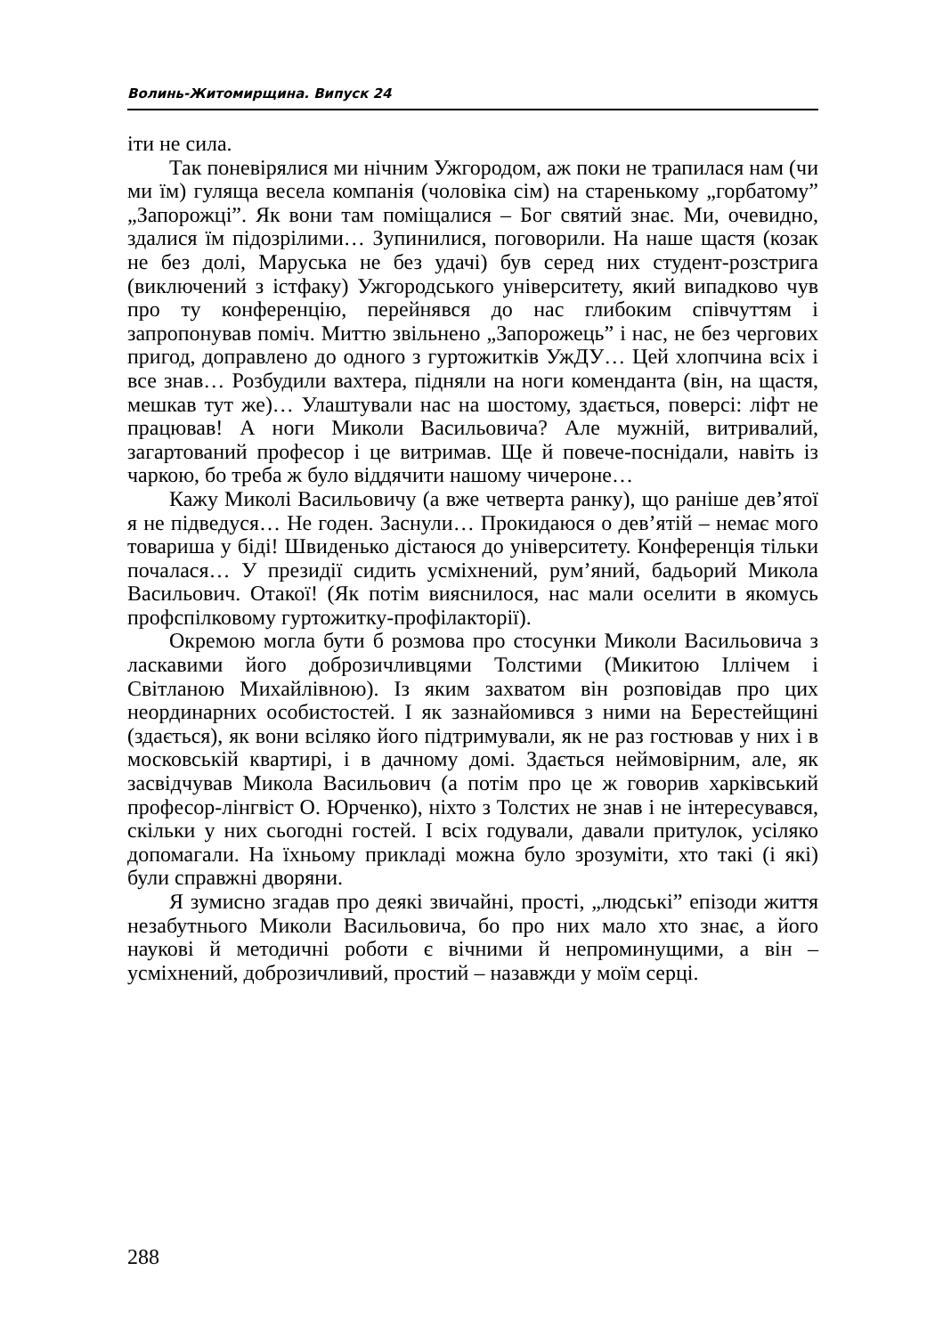Волинь-Житомирщина. Випуск 24
іти не сила.
Так поневірялися ми нічним Ужгородом, аж поки не трапилася нам (чи ми їм) гуляща весела компанія (чоловіка сім) на старенькому „горбатому” „Запорожці”. Як вони там поміщалися – Бог святий знає. Ми, очевидно, здалися їм підозрілими… Зупинилися, поговорили. На наше щастя (козак не без долі, Маруська не без удачі) був серед них студент-розстрига (виключений з істфаку) Ужгородського університету, який випадково чув про ту конференцію, перейнявся до нас глибоким співчуттям і запропонував поміч. Миттю звільнено „Запорожець” і нас, не без чергових пригод, доправлено до одного з гуртожитків УжДУ… Цей хлопчина всіх і все знав… Розбудили вахтера, підняли на ноги коменданта (він, на щастя, мешкав тут же)… Улаштували нас на шостому, здається, поверсі: ліфт не працював! А ноги Миколи Васильовича? Але мужній, витривалий, загартований професор і це витримав. Ще й повече-поснідали, навіть із чаркою, бо треба ж було віддячити нашому чичероне…
Кажу Миколі Васильовичу (а вже четверта ранку), що раніше дев’ятої я не підведуся… Не годен. Заснули… Прокидаюся о дев’ятій – немає мого товариша у біді! Швиденько дістаюся до університету. Конференція тільки почалася… У президії сидить усміхнений, рум’яний, бадьорий Микола Васильович. Отакої! (Як потім вияснилося, нас мали оселити в якомусь профспілковому гуртожитку-профілакторії).
Окремою могла бути б розмова про стосунки Миколи Васильовича з ласкавими його доброзичливцями Толстими (Микитою Іллічем і Світланою Михайлівною). Із яким захватом він розповідав про цих неординарних особистостей. І як зазнайомився з ними на Берестейщині (здається), як вони всіляко його підтримували, як не раз гостював у них і в московській квартирі, і в дачному домі. Здається неймовірним, але, як засвідчував Микола Васильович (а потім про це ж говорив харківський професор-лінгвіст О. Юрченко), ніхто з Толстих не знав і не інтересувався, скільки у них сьогодні гостей. І всіх годували, давали притулок, усіляко допомагали. На їхньому прикладі можна було зрозуміти, хто такі (і які) були справжні дворяни.
Я зумисно згадав про деякі звичайні, прості, „людські” епізоди життя незабутнього Миколи Васильовича, бо про них мало хто знає, а його наукові й методичні роботи є вічними й непроминущими, а він – усміхнений, доброзичливий, простий – назавжди у моїм серці.
288